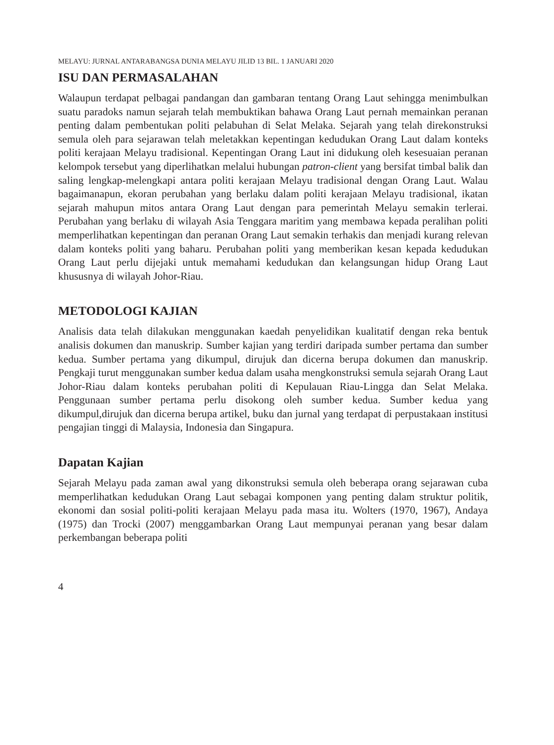MELAYU: JURNAL ANTARABANGSA DUNIA MELAYU JILID 13 BIL. 1 JANUARI 2020
ISU DAN PERMASALAHAN
Walaupun terdapat pelbagai pandangan dan gambaran tentang Orang Laut sehingga menimbulkan suatu paradoks namun sejarah telah membuktikan bahawa Orang Laut pernah memainkan peranan penting dalam pembentukan politi pelabuhan di Selat Melaka. Sejarah yang telah direkonstruksi semula oleh para sejarawan telah meletakkan kepentingan kedudukan Orang Laut dalam konteks politi kerajaan Melayu tradisional. Kepentingan Orang Laut ini didukung oleh kesesuaian peranan kelompok tersebut yang diperlihatkan melalui hubungan patron-client yang bersifat timbal balik dan saling lengkap-melengkapi antara politi kerajaan Melayu tradisional dengan Orang Laut. Walau bagaimanapun, ekoran perubahan yang berlaku dalam politi kerajaan Melayu tradisional, ikatan sejarah mahupun mitos antara Orang Laut dengan para pemerintah Melayu semakin terlerai. Perubahan yang berlaku di wilayah Asia Tenggara maritim yang membawa kepada peralihan politi memperlihatkan kepentingan dan peranan Orang Laut semakin terhakis dan menjadi kurang relevan dalam konteks politi yang baharu. Perubahan politi yang memberikan kesan kepada kedudukan Orang Laut perlu dijejaki untuk memahami kedudukan dan kelangsungan hidup Orang Laut khususnya di wilayah Johor-Riau.
METODOLOGI KAJIAN
Analisis data telah dilakukan menggunakan kaedah penyelidikan kualitatif dengan reka bentuk analisis dokumen dan manuskrip. Sumber kajian yang terdiri daripada sumber pertama dan sumber kedua. Sumber pertama yang dikumpul, dirujuk dan dicerna berupa dokumen dan manuskrip. Pengkaji turut menggunakan sumber kedua dalam usaha mengkonstruksi semula sejarah Orang Laut Johor-Riau dalam konteks perubahan politi di Kepulauan Riau-Lingga dan Selat Melaka. Penggunaan sumber pertama perlu disokong oleh sumber kedua. Sumber kedua yang dikumpul,dirujuk dan dicerna berupa artikel, buku dan jurnal yang terdapat di perpustakaan institusi pengajian tinggi di Malaysia, Indonesia dan Singapura.
Dapatan Kajian
Sejarah Melayu pada zaman awal yang dikonstruksi semula oleh beberapa orang sejarawan cuba memperlihatkan kedudukan Orang Laut sebagai komponen yang penting dalam struktur politik, ekonomi dan sosial politi-politi kerajaan Melayu pada masa itu. Wolters (1970, 1967), Andaya (1975) dan Trocki (2007) menggambarkan Orang Laut mempunyai peranan yang besar dalam perkembangan beberapa politi
4